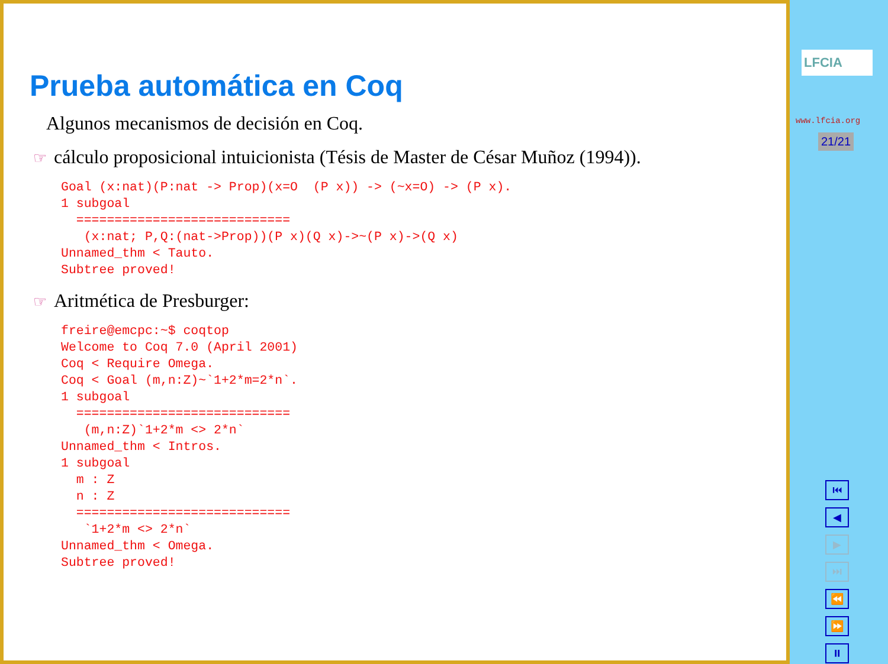Prueba automática en Coq
Algunos mecanismos de decisión en Coq.
☞ cálculo proposicional intuicionista (Tésis de Master de César Muñoz (1994)).
Goal (x:nat)(P:nat -> Prop)(x=O  (P x)) -> (~x=O) -> (P x).
1 subgoal
  ============================
   (x:nat; P,Q:(nat->Prop))(P x)(Q x)->~(P x)->(Q x)
Unnamed_thm < Tauto.
Subtree proved!
☞ Aritmética de Presburger:
freire@emcpc:~$ coqtop
Welcome to Coq 7.0 (April 2001)
Coq < Require Omega.
Coq < Goal (m,n:Z)~`1+2*m=2*n`.
1 subgoal
  ============================
   (m,n:Z)`1+2*m <> 2*n`
Unnamed_thm < Intros.
1 subgoal
  m : Z
  n : Z
  ============================
   `1+2*m <> 2*n`
Unnamed_thm < Omega.
Subtree proved!
LFCIA
www.lfcia.org
21/21
⏮
◀
▶
⏭
⏪
⏩
⏸